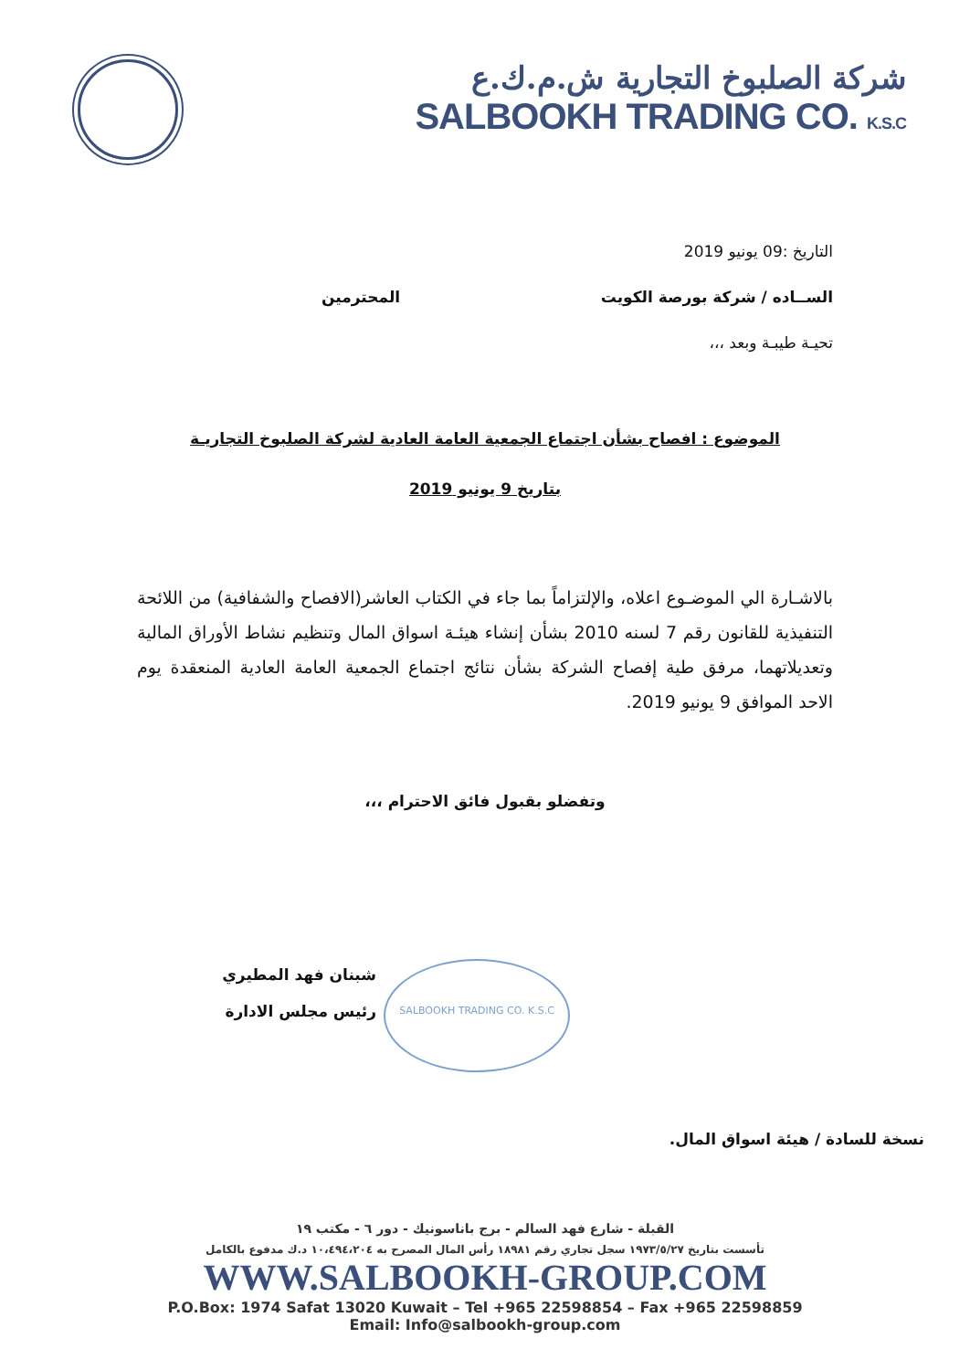شركة الصلبوخ التجارية ش.م.ك.ع
SALBOOKH TRADING CO. K.S.C
التاريخ :09 يونيو 2019
الســاده / شركة بورصة الكويت المحترمين
تحيـة طيبـة وبعد ،،،
الموضوع : افصاح بشأن اجتماع الجمعية العامة العادية لشركة الصلبوخ التجاريـة
بتاريخ 9 يونيو 2019
بالاشـارة الي الموضـوع اعلاه، والإلتزاماً بما جاء في الكتاب العاشر(الافصاح والشفافية) من اللائحة التنفيذية للقانون رقم 7 لسنه 2010 بشأن إنشاء هيئـة اسواق المال وتنظيم نشاط الأوراق المالية وتعديلاتهما، مرفق طية إفصاح الشركة بشأن نتائج اجتماع الجمعية العامة العادية المنعقدة يوم الاحد الموافق 9 يونيو 2019.
وتفضلو بقبول فائق الاحترام ،،،
شبنان فهد المطيري
رئيس مجلس الادارة
نسخة للسادة / هيئة اسواق المال.
SALBOOKH TRADING CO. K.S.C
القبلة - شارع فهد السالم - برج باناسونيك - دور ٦ - مكتب ١٩
تأسست بتاريخ ١٩٧٣/٥/٢٧ سجل تجاري رقم ١٨٩٨١ رأس المال المصرح به ١٠،٤٩٤،٢٠٤ د.ك مدفوع بالكامل
WWW.SALBOOKH-GROUP.COM
P.O.Box: 1974 Safat 13020 Kuwait – Tel +965 22598854 – Fax +965 22598859
Email: Info@salbookh-group.com